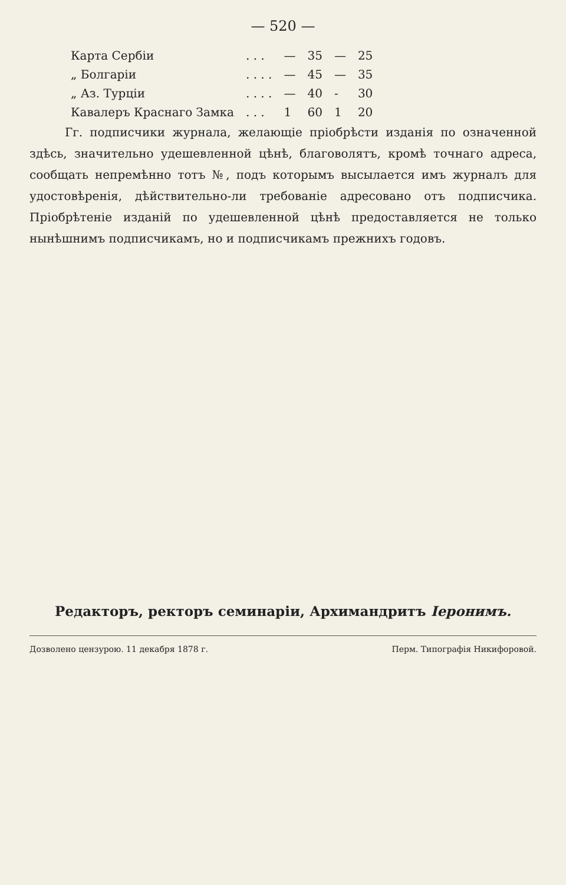— 520 —
| Карта Сербіи | . . . | — | 35 | — | 25 |
| „ Болгаріи | . . . . | — | 45 | — | 35 |
| „ Аз. Турціи | . . . . | — | 40 | - | 30 |
| Кавалеръ Краснаго Замка | . . . | 1 | 60 | 1 | 20 |
Гг. подписчики журнала, желающіе пріобрѣсти изданія по означенной здѣсь, значительно удешевленной цѣнѣ, благоволятъ, кромѣ точнаго адреса, сообщать непремѣнно тотъ №, подъ которымъ высылается имъ журналъ для удостовѣренія, дѣйствительно-ли требованіе адресовано отъ подписчика. Пріобрѣтеніе изданій по удешевленной цѣнѣ предоставляется не только нынѣшнимъ подписчикамъ, но и подписчикамъ прежнихъ годовъ.
Редакторъ, ректоръ семинаріи, Архимандритъ Іеронимъ.
Дозволено цензурою. 11 декабря 1878 г. Перм. Типографія Никифоровой.